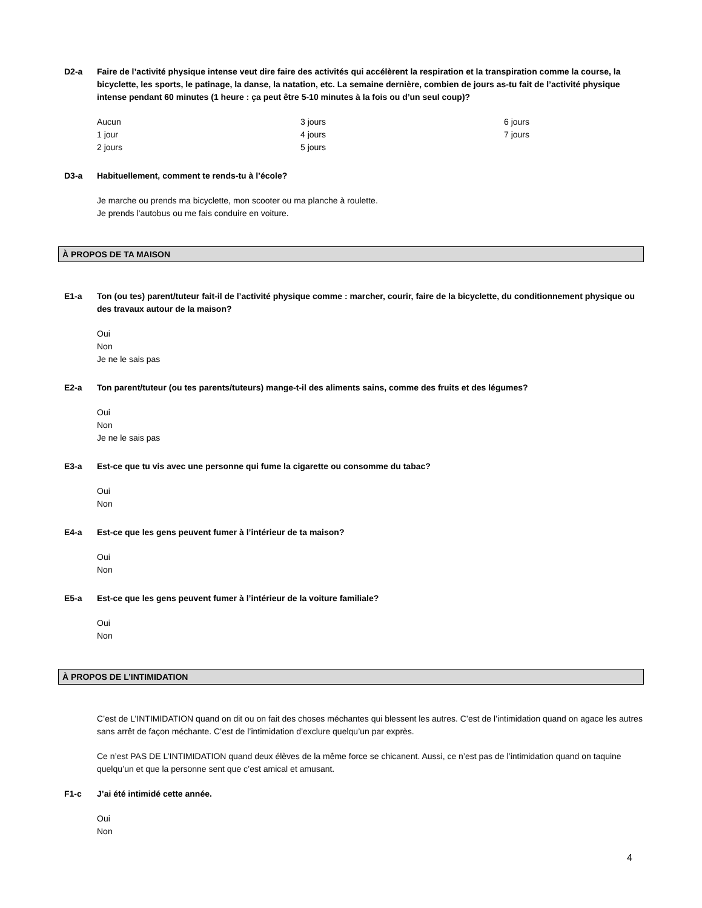D2-a Faire de l’activité physique intense veut dire faire des activités qui accélèrent la respiration et la transpiration comme la course, la bicyclette, les sports, le patinage, la danse, la natation, etc. La semaine dernière, combien de jours as-tu fait de l’activité physique intense pendant 60 minutes (1 heure : ça peut être 5-10 minutes à la fois ou d’un seul coup)?
Aucun
1 jour
2 jours
3 jours
4 jours
5 jours
6 jours
7 jours
D3-a Habituellement, comment te rends-tu à l’école?
Je marche ou prends ma bicyclette, mon scooter ou ma planche à roulette.
Je prends l’autobus ou me fais conduire en voiture.
À PROPOS DE TA MAISON
E1-a Ton (ou tes) parent/tuteur fait-il de l’activité physique comme : marcher, courir, faire de la bicyclette, du conditionnement physique ou des travaux autour de la maison?
Oui
Non
Je ne le sais pas
E2-a Ton parent/tuteur (ou tes parents/tuteurs) mange-t-il des aliments sains, comme des fruits et des légumes?
Oui
Non
Je ne le sais pas
E3-a Est-ce que tu vis avec une personne qui fume la cigarette ou consomme du tabac?
Oui
Non
E4-a Est-ce que les gens peuvent fumer à l’intérieur de ta maison?
Oui
Non
E5-a Est-ce que les gens peuvent fumer à l’intérieur de la voiture familiale?
Oui
Non
À PROPOS DE L’INTIMIDATION
C’est de L’INTIMIDATION quand on dit ou on fait des choses méchantes qui blessent les autres. C’est de l’intimidation quand on agace les autres sans arrêt de façon méchante. C’est de l’intimidation d’exclure quelqu’un par exprès.
Ce n’est PAS DE L’INTIMIDATION quand deux élèves de la même force se chicanent. Aussi, ce n’est pas de l’intimidation quand on taquine quelqu’un et que la personne sent que c’est amical et amusant.
F1-c J’ai été intimidé cette année.
Oui
Non
4